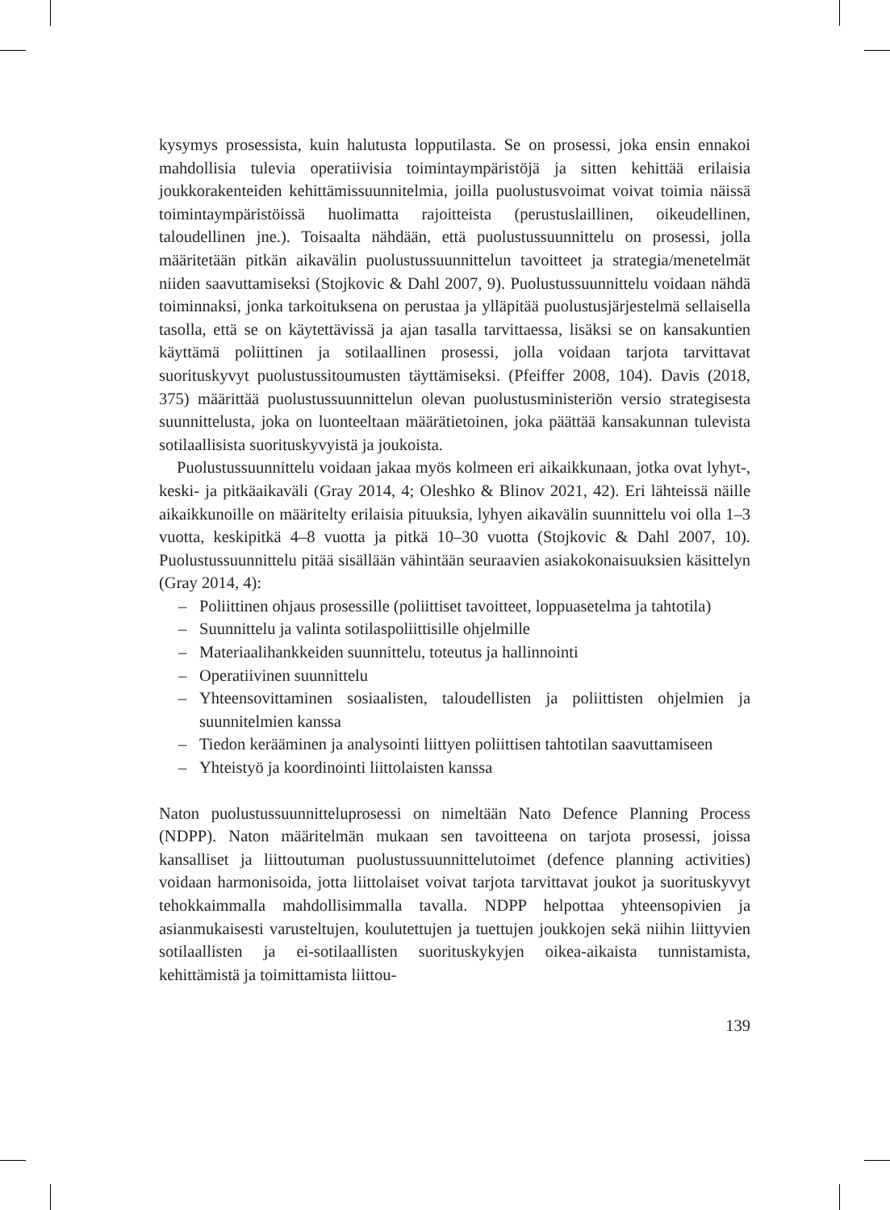kysymys prosessista, kuin halutusta lopputilasta. Se on prosessi, joka ensin ennakoi mahdollisia tulevia operatiivisia toimintaympäristöjä ja sitten kehittää erilaisia joukkorakenteiden kehittämissuunnitelmia, joilla puolustusvoimat voivat toimia näissä toimintaympäristöissä huolimatta rajoitteista (perustuslaillinen, oikeudellinen, taloudellinen jne.). Toisaalta nähdään, että puolustussuunnittelu on prosessi, jolla määritetään pitkän aikavälin puolustussuunnittelun tavoitteet ja strategia/menetelmät niiden saavuttamiseksi (Stojkovic & Dahl 2007, 9). Puolustussuunnittelu voidaan nähdä toiminnaksi, jonka tarkoituksena on perustaa ja ylläpitää puolustusjärjestelmä sellaisella tasolla, että se on käytettävissä ja ajan tasalla tarvittaessa, lisäksi se on kansakuntien käyttämä poliittinen ja sotilaallinen prosessi, jolla voidaan tarjota tarvittavat suorituskyvyt puolustussitoumusten täyttämiseksi. (Pfeiffer 2008, 104). Davis (2018, 375) määrittää puolustussuunnittelun olevan puolustusministeriön versio strategisesta suunnittelusta, joka on luonteeltaan määrätietoinen, joka päättää kansakunnan tulevista sotilaallisista suorituskyvyistä ja joukoista.
Puolustussuunnittelu voidaan jakaa myös kolmeen eri aikaikkunaan, jotka ovat lyhyt-, keski- ja pitkäaikaväli (Gray 2014, 4; Oleshko & Blinov 2021, 42). Eri lähteissä näille aikaikkunoille on määritelty erilaisia pituuksia, lyhyen aikavälin suunnittelu voi olla 1–3 vuotta, keskipitkä 4–8 vuotta ja pitkä 10–30 vuotta (Stojkovic & Dahl 2007, 10). Puolustussuunnittelu pitää sisällään vähintään seuraavien asiakokonaisuuksien käsittelyn (Gray 2014, 4):
– Poliittinen ohjaus prosessille (poliittiset tavoitteet, loppuasetelma ja tahtotila)
– Suunnittelu ja valinta sotilaspoliittisille ohjelmille
– Materiaalihankkeiden suunnittelu, toteutus ja hallinnointi
– Operatiivinen suunnittelu
– Yhteensovittaminen sosiaalisten, taloudellisten ja poliittisten ohjelmien ja suunnitelmien kanssa
– Tiedon kerääminen ja analysointi liittyen poliittisen tahtotilan saavuttamiseen
– Yhteistyö ja koordinointi liittolaisten kanssa
Naton puolustussuunnitteluprosessi on nimeltään Nato Defence Planning Process (NDPP). Naton määritelmän mukaan sen tavoitteena on tarjota prosessi, joissa kansalliset ja liittoutuman puolustussuunnittelutoimet (defence planning activities) voidaan harmonisoida, jotta liittolaiset voivat tarjota tarvittavat joukot ja suorituskyvyt tehokkaimmalla mahdollisimmalla tavalla. NDPP helpottaa yhteensopivien ja asianmukaisesti varusteltujen, koulutettujen ja tuettujen joukkojen sekä niihin liittyvien sotilaallisten ja ei-sotilaallisten suorituskykyjen oikea-aikaista tunnistamista, kehittämistä ja toimittamista liittou-
139